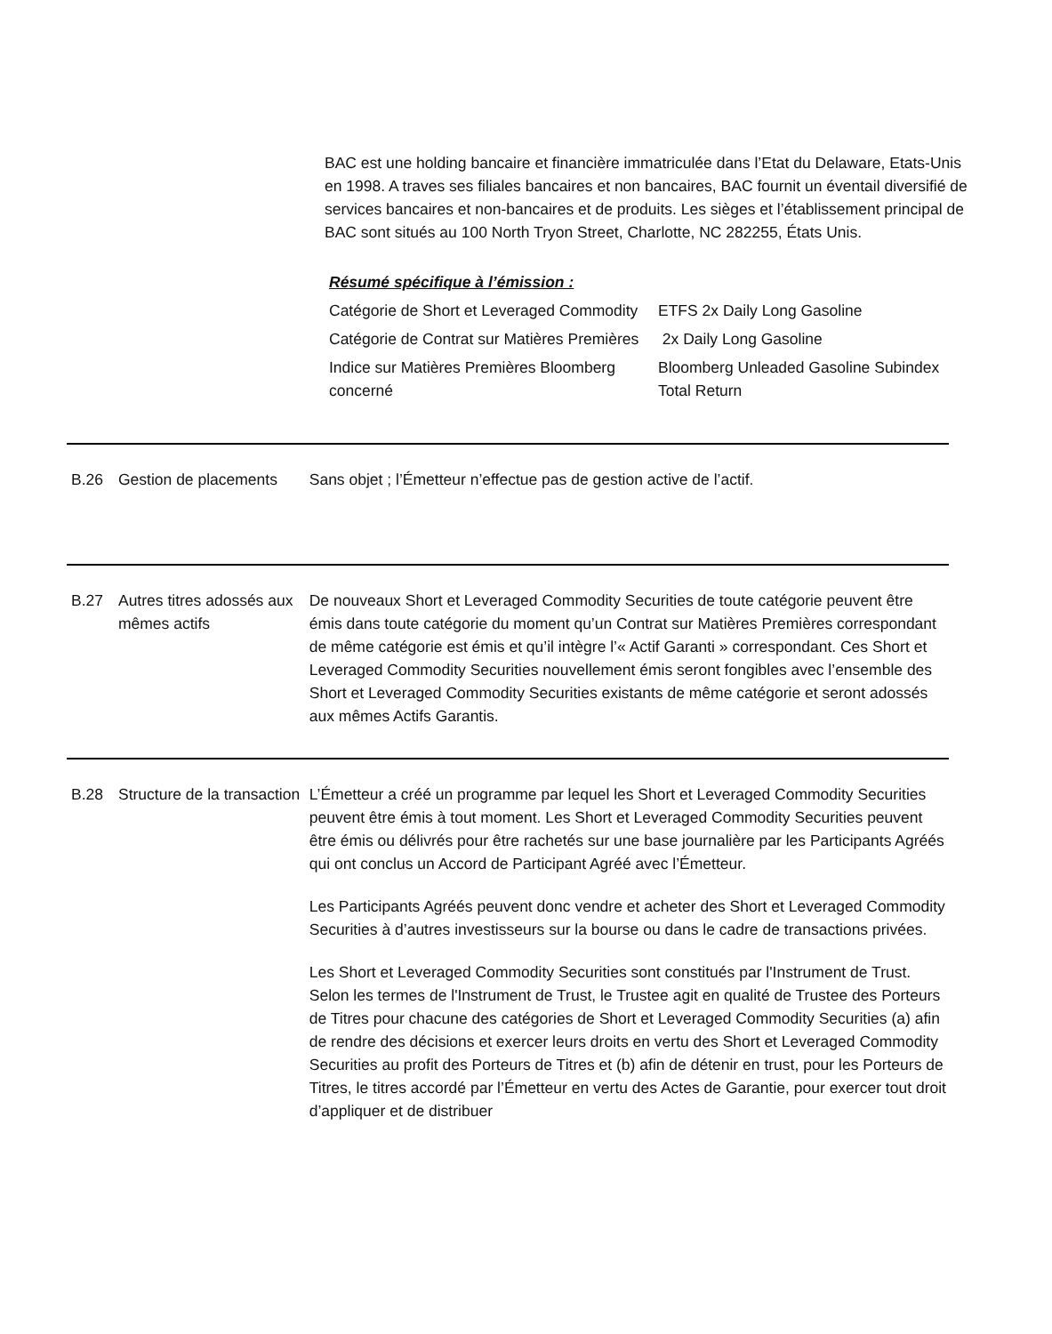BAC est une holding bancaire et financière immatriculée dans l’Etat du Delaware, Etats-Unis en 1998. A traves ses filiales bancaires et non bancaires, BAC fournit un éventail diversifié de services bancaires et non-bancaires et de produits. Les sièges et l’établissement principal de BAC sont situés au 100 North Tryon Street, Charlotte, NC 282255, États Unis.
Résumé spécifique à l’émission :
| Catégorie de Short et Leveraged Commodity | ETFS 2x Daily Long Gasoline |
| Catégorie de Contrat sur Matières Premières | 2x Daily Long Gasoline |
| Indice sur Matières Premières Bloomberg concerné | Bloomberg Unleaded Gasoline Subindex Total Return |
B.26 Gestion de placements
Sans objet ; l’Émetteur n’effectue pas de gestion active de l’actif.
B.27 Autres titres adossés aux mêmes actifs
De nouveaux Short et Leveraged Commodity Securities de toute catégorie peuvent être émis dans toute catégorie du moment qu’un Contrat sur Matières Premières correspondant de même catégorie est émis et qu’il intègre l’« Actif Garanti » correspondant. Ces Short et Leveraged Commodity Securities nouvellement émis seront fongibles avec l’ensemble des Short et Leveraged Commodity Securities existants de même catégorie et seront adossés aux mêmes Actifs Garantis.
B.28 Structure de la transaction
L’Émetteur a créé un programme par lequel les Short et Leveraged Commodity Securities peuvent être émis à tout moment. Les Short et Leveraged Commodity Securities peuvent être émis ou délivrés pour être rachetés sur une base journalière par les Participants Agréés qui ont conclus un Accord de Participant Agréé avec l’Émetteur.
Les Participants Agréés peuvent donc vendre et acheter des Short et Leveraged Commodity Securities à d’autres investisseurs sur la bourse ou dans le cadre de transactions privées.
Les Short et Leveraged Commodity Securities sont constitués par l'Instrument de Trust. Selon les termes de l'Instrument de Trust, le Trustee agit en qualité de Trustee des Porteurs de Titres pour chacune des catégories de Short et Leveraged Commodity Securities (a) afin de rendre des décisions et exercer leurs droits en vertu des Short et Leveraged Commodity Securities au profit des Porteurs de Titres et (b) afin de détenir en trust, pour les Porteurs de Titres, le titres accordé par l’Émetteur en vertu des Actes de Garantie, pour exercer tout droit d’appliquer et de distribuer